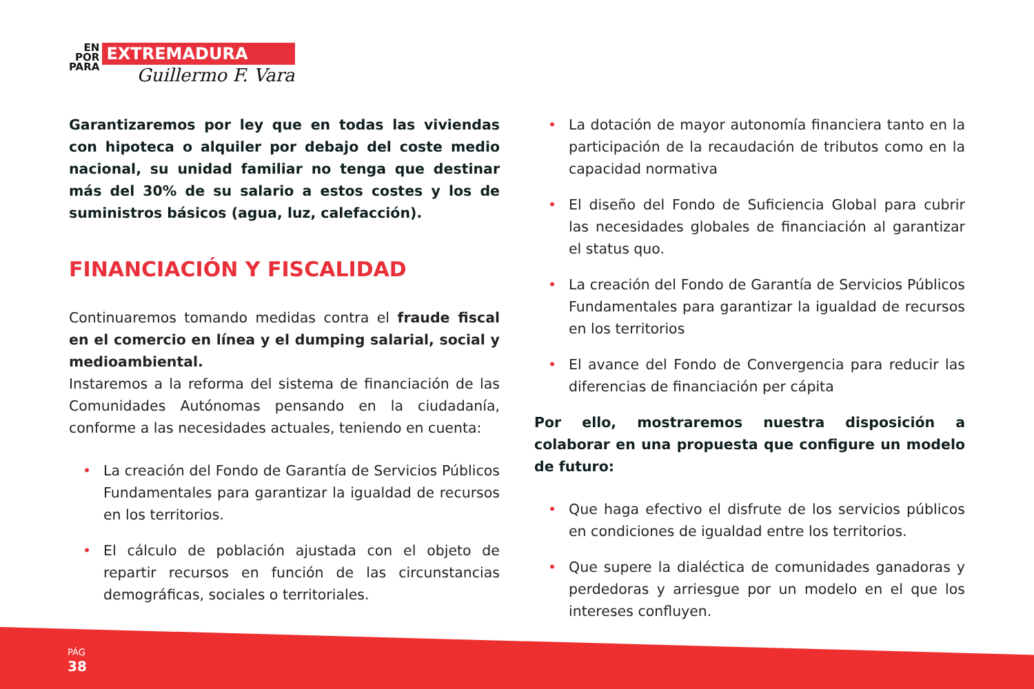EN
POR
PARA
EXTREMADURA
Guillermo F. Vara
Garantizaremos por ley que en todas las viviendas con hipoteca o alquiler por debajo del coste medio nacional, su unidad familiar no tenga que destinar más del 30% de su salario a estos costes y los de suministros básicos (agua, luz, calefacción).
FINANCIACIÓN Y FISCALIDAD
Continuaremos tomando medidas contra el fraude fiscal en el comercio en línea y el dumping salarial, social y medioambiental.
Instaremos a la reforma del sistema de financiación de las Comunidades Autónomas pensando en la ciudadanía, conforme a las necesidades actuales, teniendo en cuenta:
• La creación del Fondo de Garantía de Servicios Públicos Fundamentales para garantizar la igualdad de recursos en los territorios.
• El cálculo de población ajustada con el objeto de repartir recursos en función de las circunstancias demográficas, sociales o territoriales.
• La dotación de mayor autonomía financiera tanto en la participación de la recaudación de tributos como en la capacidad normativa
• El diseño del Fondo de Suficiencia Global para cubrir las necesidades globales de financiación al garantizar el status quo.
• La creación del Fondo de Garantía de Servicios Públicos Fundamentales para garantizar la igualdad de recursos en los territorios
• El avance del Fondo de Convergencia para reducir las diferencias de financiación per cápita
Por ello, mostraremos nuestra disposición a colaborar en una propuesta que configure un modelo de futuro:
• Que haga efectivo el disfrute de los servicios públicos en condiciones de igualdad entre los territorios.
• Que supere la dialéctica de comunidades ganadoras y perdedoras y arriesgue por un modelo en el que los intereses confluyen.
PÁG
38